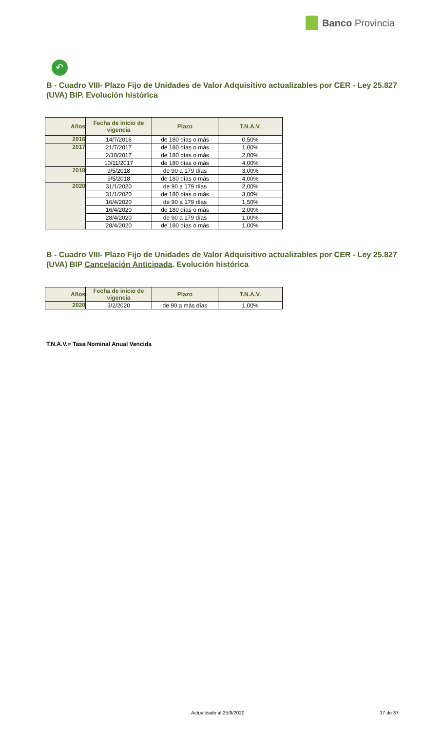Banco Provincia
↶
B - Cuadro VIII- Plazo Fijo de Unidades de Valor Adquisitivo actualizables por CER - Ley 25.827 (UVA) BIP. Evolución histórica
| Años | Fecha de inicio de vigencia | Plazo | T.N.A.V. |
| --- | --- | --- | --- |
| 2016 | 14/7/2016 | de 180 días o más | 0,50% |
| 2017 | 21/7/2017 | de 180 días o más | 1,00% |
| | 2/10/2017 | de 180 días o más | 2,00% |
| | 10/11/2017 | de 180 días o más | 4,00% |
| 2018 | 9/5/2018 | de 90 a 179 días | 3,00% |
| | 9/5/2018 | de 180 días o más | 4,00% |
| 2020 | 31/1/2020 | de 90 a 179 días | 2,00% |
| | 31/1/2020 | de 180 días o más | 3,00% |
| | 16/4/2020 | de 90 a 179 días | 1,50% |
| | 16/4/2020 | de 180 días o más | 2,00% |
| | 28/4/2020 | de 90 a 179 días | 1,00% |
| | 28/4/2020 | de 180 días o más | 1,00% |
B - Cuadro VIII- Plazo Fijo de Unidades de Valor Adquisitivo actualizables por CER - Ley 25.827 (UVA) BIP Cancelación Anticipada. Evolución histórica
| Años | Fecha de inicio de vigencia | Plazo | T.N.A.V. |
| --- | --- | --- | --- |
| 2020 | 3/2/2020 | de 90 a más días | 1,00% |
T.N.A.V.= Tasa Nominal Anual Vencida
Actualizado al 25/9/2020 37 de 37